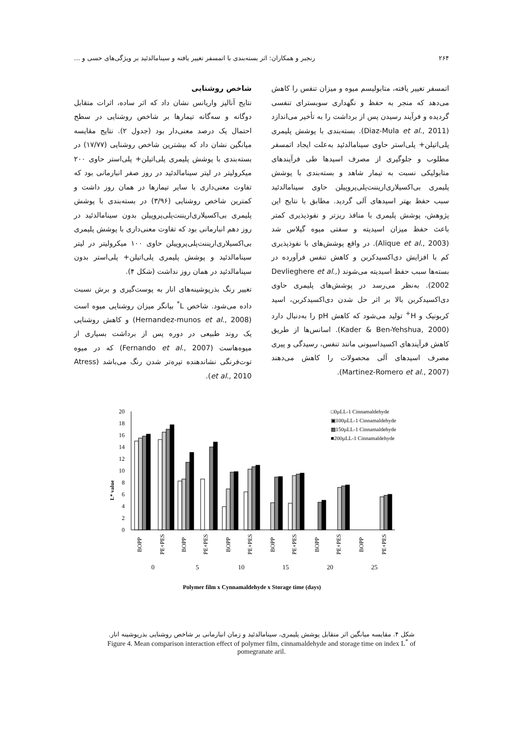۲۶۴ رنجبر و همکاران: اثر بسته‌بندی با اتمسفر تغییر یافته و سینامالدئید بر ویژگی‌های حسی و ...
اتمسفر تغییر یافته، متابولیسم میوه و میزان تنفس را کاهش می‌دهد که منجر به حفظ و نگهداری سوبسترای تنفسی گردیده و فرآیند رسیدن پس از برداشت را به تأخیر می‌اندازد (Diaz-Mula et al., 2011). بسته‌بندی با پوشش پلیمری پلی‌اتیلن+ پلی‌استر حاوی سینامالدئید به‌علت ایجاد اتمسفر مطلوب و جلوگیری از مصرف اسیدها طی فرآیندهای متابولیکی نسبت به تیمار شاهد و بسته‌بندی با پوشش پلیمری بی‌اکسیلاری‌اریننت‌پلی‌پروپیلن حاوی سینامالدئید سبب حفظ بهتر اسیدهای آلی گردید. مطابق با نتایج این پژوهش، پوشش پلیمری با منافذ ریزتر و نفوذپذیری کمتر باعث حفظ میزان اسیدیته و سفتی میوه گیلاس شد (Alique et al., 2003). در واقع پوشش‌های با نفوذپذیری کم با افزایش دی‌اکسیدکربن و کاهش تنفس فرآورده در بسته‌ها سبب حفظ اسیدیته می‌شوند (Devlieghere et al., 2002). به‌نظر می‌رسد در پوشش‌های پلیمری حاوی دی‌اکسیدکربن بالا بر اثر حل شدن دی‌اکسیدکربن، اسید کربونیک و H<sup>+</sup> تولید می‌شود که کاهش pH را به‌دنبال دارد (Kader & Ben-Yehshua, 2000). اسانس‌ها از طریق کاهش فرآیندهای اکسیداسیونی مانند تنفس، رسیدگی و پیری مصرف اسیدهای آلی محصولات را کاهش می‌دهند (Martinez-Romero et al., 2007).
شاخص روشنایی
نتایج آنالیز واریانس نشان داد که اثر ساده، اثرات متقابل دوگانه و سه‌گانه تیمارها بر شاخص روشنایی در سطح احتمال یک درصد معنی‌دار بود (جدول ۲). نتایج مقایسه میانگین نشان داد که بیشترین شاخص روشنایی (۱۷/۷۷) در بسته‌بندی با پوشش پلیمری پلی‌اتیلن+ پلی‌استر حاوی ۲۰۰ میکرولیتر در لیتر سینامالدئید در روز صفر انبارمانی بود که تفاوت معنی‌داری با سایر تیمارها در همان روز داشت و کمترین شاخص روشنایی (۳/۹۶) در بسته‌بندی با پوشش پلیمری بی‌اکسیلاری‌اریننت‌پلی‌پروپیلن بدون سینامالدئید در روز دهم انبارمانی بود که تفاوت معنی‌داری با پوشش پلیمری بی‌اکسیلاری‌اریننت‌پلی‌پروپیلن حاوی ۱۰۰ میکرولیتر در لیتر سینامالدئید و پوشش پلیمری پلی‌اتیلن+ پلی‌استر بدون سینامالدئید در همان روز نداشت (شکل ۴).
تغییر رنگ بذرپوشینه‌های انار به پوست‌گیری و برش نسبت داده می‌شود. شاخص L<sup>*</sup> بیانگر میزان روشنایی میوه است (Hernandez-munos et al., 2008) و کاهش روشنایی یک روند طبیعی در دوره پس از برداشت بسیاری از میوه‌هاست (Fernando et al., 2007) که در میوه توت‌فرنگی نشاندهنده تیره‌تر شدن رنگ می‌باشد (Atress et al., 2010).
L* value
20
18
16
14
12
10
8
6
4
2
0
□0µLL-1 Cinnamaldehyde
▣100µLL-1 Cinnamaldehyde
▩150µLL-1 Cinnamaldehyde
■200µLL-1 Cinnamaldehyde
BOPP
PE+PES
BOPP
PE+PES
BOPP
PE+PES
BOPP
PE+PES
BOPP
PE+PES
BOPP
PE+PES
0
5
10
15
20
25
Polymer film x Cynnamaldehyde x Storage time (days)
شکل ۴. مقایسه میانگین اثر متقابل پوشش پلیمری، سینامالدئید و زمان انبارمانی بر شاخص روشنایی بذرپوشینه انار.
Figure 4. Mean comparison interaction effect of polymer film, cinnamaldehyde and storage time on index L<sup>*</sup> of
pomegranate aril.